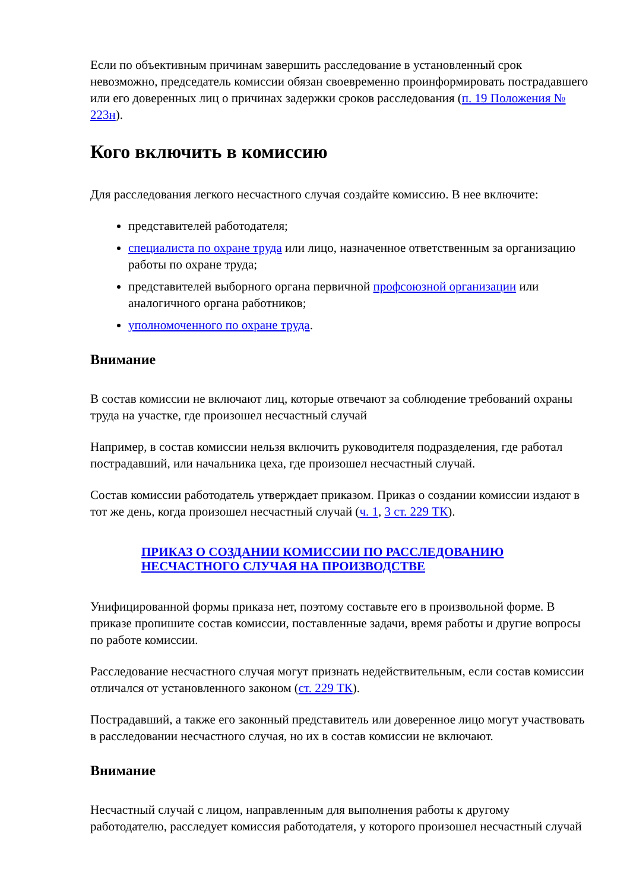Если по объективным причинам завершить расследование в установленный срок невозможно, председатель комиссии обязан своевременно проинформировать пострадавшего или его доверенных лиц о причинах задержки сроков расследования (п. 19 Положения № 223н).
Кого включить в комиссию
Для расследования легкого несчастного случая создайте комиссию. В нее включите:
представителей работодателя;
специалиста по охране труда или лицо, назначенное ответственным за организацию работы по охране труда;
представителей выборного органа первичной профсоюзной организации или аналогичного органа работников;
уполномоченного по охране труда.
Внимание
В состав комиссии не включают лиц, которые отвечают за соблюдение требований охраны труда на участке, где произошел несчастный случай
Например, в состав комиссии нельзя включить руководителя подразделения, где работал пострадавший, или начальника цеха, где произошел несчастный случай.
Состав комиссии работодатель утверждает приказом. Приказ о создании комиссии издают в тот же день, когда произошел несчастный случай (ч. 1, 3 ст. 229 ТК).
ПРИКАЗ О СОЗДАНИИ КОМИССИИ ПО РАССЛЕДОВАНИЮ НЕСЧАСТНОГО СЛУЧАЯ НА ПРОИЗВОДСТВЕ
Унифицированной формы приказа нет, поэтому составьте его в произвольной форме. В приказе пропишите состав комиссии, поставленные задачи, время работы и другие вопросы по работе комиссии.
Расследование несчастного случая могут признать недействительным, если состав комиссии отличался от установленного законом (ст. 229 ТК).
Пострадавший, а также его законный представитель или доверенное лицо могут участвовать в расследовании несчастного случая, но их в состав комиссии не включают.
Внимание
Несчастный случай с лицом, направленным для выполнения работы к другому работодателю, расследует комиссия работодателя, у которого произошел несчастный случай